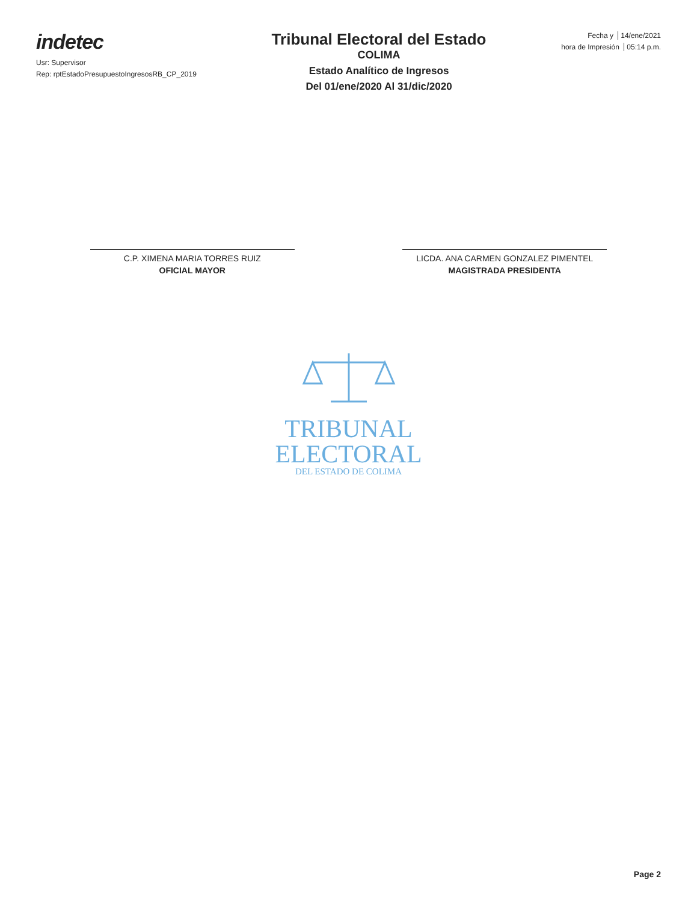indetec
Usr: Supervisor
Rep: rptEstadoPresupuestoIngresosRB_CP_2019
Tribunal Electoral del Estado
COLIMA
Estado Analítico de Ingresos
Del 01/ene/2020 Al 31/dic/2020
Fecha y 14/ene/2021
hora de Impresión 05:14 p.m.
C.P. XIMENA MARIA TORRES RUIZ
OFICIAL MAYOR
LICDA. ANA CARMEN GONZALEZ PIMENTEL
MAGISTRADA PRESIDENTA
TRIBUNAL
ELECTORAL
DEL ESTADO DE COLIMA
Page 2